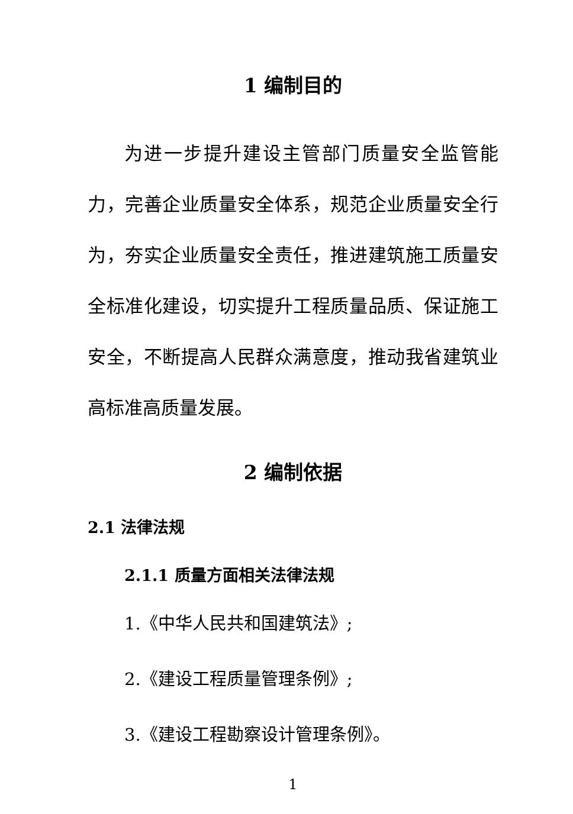1 编制目的
为进一步提升建设主管部门质量安全监管能力，完善企业质量安全体系，规范企业质量安全行为，夯实企业质量安全责任，推进建筑施工质量安全标准化建设，切实提升工程质量品质、保证施工安全，不断提高人民群众满意度，推动我省建筑业高标准高质量发展。
2 编制依据
2.1 法律法规
2.1.1 质量方面相关法律法规
1.《中华人民共和国建筑法》;
2.《建设工程质量管理条例》;
3.《建设工程勘察设计管理条例》。
1